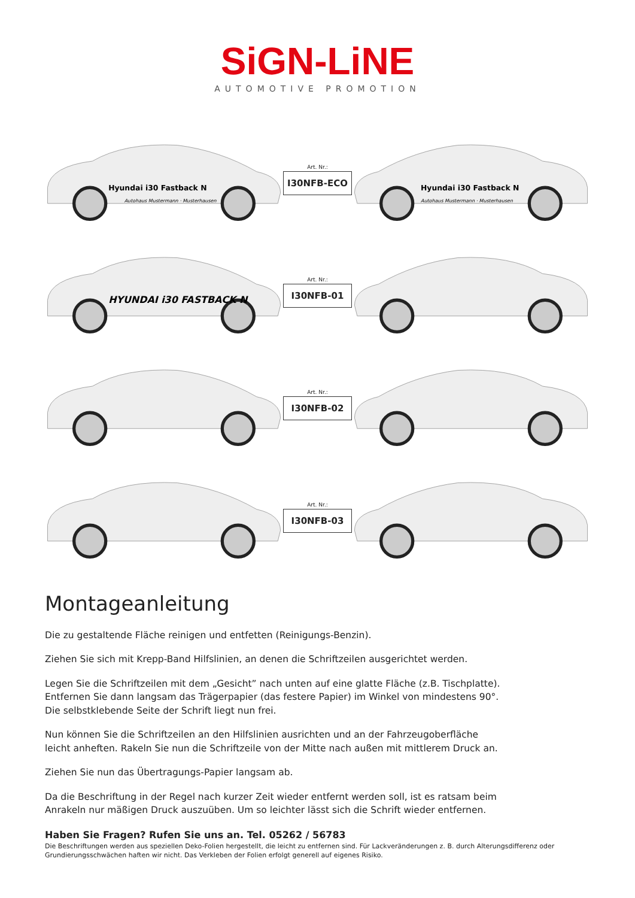SiGN-LiNE
AUTOMOTIVE PROMOTION
Hyundai i30 Fastback N
Autohaus Mustermann · Musterhausen
Art. Nr.:
I30NFB-ECO
Hyundai i30 Fastback N
Autohaus Mustermann · Musterhausen
HYUNDAI i30 FASTBACK N
Art. Nr.:
I30NFB-01
Art. Nr.:
I30NFB-02
Art. Nr.:
I30NFB-03
Montageanleitung
Die zu gestaltende Fläche reinigen und entfetten (Reinigungs-Benzin).
Ziehen Sie sich mit Krepp-Band Hilfslinien, an denen die Schriftzeilen ausgerichtet werden.
Legen Sie die Schriftzeilen mit dem „Gesicht” nach unten auf eine glatte Fläche (z.B. Tischplatte).
Entfernen Sie dann langsam das Trägerpapier (das festere Papier) im Winkel von mindestens 90°.
Die selbstklebende Seite der Schrift liegt nun frei.
Nun können Sie die Schriftzeilen an den Hilfslinien ausrichten und an der Fahrzeugoberfläche
leicht anheften. Rakeln Sie nun die Schriftzeile von der Mitte nach außen mit mittlerem Druck an.
Ziehen Sie nun das Übertragungs-Papier langsam ab.
Da die Beschriftung in der Regel nach kurzer Zeit wieder entfernt werden soll, ist es ratsam beim
Anrakeln nur mäßigen Druck auszuüben. Um so leichter lässt sich die Schrift wieder entfernen.
Haben Sie Fragen? Rufen Sie uns an. Tel. 05262 / 56783
Die Beschriftungen werden aus speziellen Deko-Folien hergestellt, die leicht zu entfernen sind. Für Lackveränderungen z. B. durch Alterungsdifferenz oder Grundierungsschwächen haften wir nicht. Das Verkleben der Folien erfolgt generell auf eigenes Risiko.